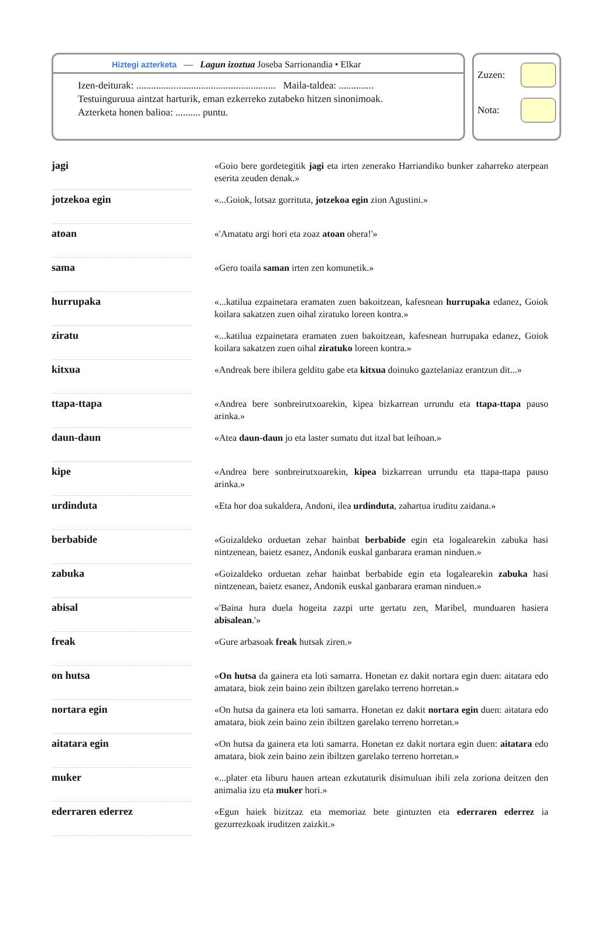Hiztegi azterketa — Lagun izoztua Joseba Sarrionandia • Elkar
Izen-deiturak: ........................................................ Maila-taldea: ..............
Testuinguruua aintzat harturik, eman ezkerreko zutabeko hitzen sinonimoak.
Azterketa honen balioa: .......... puntu.
Zuzen:
Nota:
| jagi | | «Goio bere gordetegitik jagi eta irten zenerako Harriandiko bunker zaharreko aterpean eserita zeuden denak.» |
| jotzekoa egin | | «...Goiok, lotsaz gorrituta, jotzekoa egin zion Agustini.» |
| atoan | | «'Amatatu argi hori eta zoaz atoan ohera!'» |
| sama | | «Gero toaila saman irten zen komunetik.» |
| hurrupaka | | «...katilua ezpainetara eramaten zuen bakoitzean, kafesnean hurrupaka edanez, Goiok koilara sakatzen zuen oihal ziratuko loreen kontra.» |
| ziratu | | «...katilua ezpainetara eramaten zuen bakoitzean, kafesnean hurrupaka edanez, Goiok koilara sakatzen zuen oihal ziratuko loreen kontra.» |
| kitxua | | «Andreak bere ibilera gelditu gabe eta kitxua doinuko gaztelaniaz erantzun dit...» |
| ttapa-ttapa | | «Andrea bere sonbreirutxoarekin, kipea bizkarrean urrundu eta ttapa-ttapa pauso arinka.» |
| daun-daun | | «Atea daun-daun jo eta laster sumatu dut itzal bat leihoan.» |
| kipe | | «Andrea bere sonbreirutxoarekin, kipea bizkarrean urrundu eta ttapa-ttapa pauso arinka.» |
| urdinduta | | «Eta hor doa sukaldera, Andoni, ilea urdinduta , zahartua iruditu zaidana.» |
| berbabide | | «Goizaldeko orduetan zehar hainbat berbabide egin eta logalearekin zabuka hasi nintzenean, baietz esanez, Andonik euskal ganbarara eraman ninduen.» |
| zabuka | | «Goizaldeko orduetan zehar hainbat berbabide egin eta logalearekin zabuka hasi nintzenean, baietz esanez, Andonik euskal ganbarara eraman ninduen.» |
| abisal | | «'Baina hura duela hogeita zazpi urte gertatu zen, Maribel, munduaren hasiera abisalean .'» |
| freak | | «Gure arbasoak freak hutsak ziren.» |
| on hutsa | | « On hutsa da gainera eta loti samarra. Honetan ez dakit nortara egin duen: aitatara edo amatara, biok zein baino zein ibiltzen garelako terreno horretan.» |
| nortara egin | | «On hutsa da gainera eta loti samarra. Honetan ez dakit nortara egin duen: aitatara edo amatara, biok zein baino zein ibiltzen garelako terreno horretan.» |
| aitatara egin | | «On hutsa da gainera eta loti samarra. Honetan ez dakit nortara egin duen: aitatara edo amatara, biok zein baino zein ibiltzen garelako terreno horretan.» |
| muker | | «...plater eta liburu hauen artean ezkutaturik disimuluan ibili zela zoriona deitzen den animalia izu eta muker hori.» |
| ederraren ederrez | | «Egun haiek bizitzaz eta memoriaz bete gintuzten eta ederraren ederrez ia gezurrezkoak iruditzen zaizkit.» |